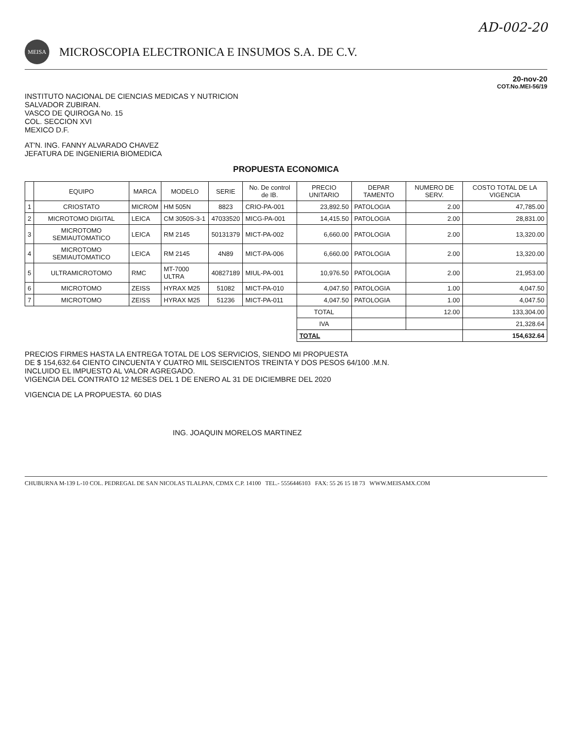AD-002-20
MEISA
MICROSCOPIA ELECTRONICA E INSUMOS S.A. DE C.V.
20-nov-20
COT.No.MEI-56/19
INSTITUTO NACIONAL DE CIENCIAS MEDICAS Y NUTRICION
SALVADOR ZUBIRAN.
VASCO DE QUIROGA No. 15
COL. SECCION XVI
MEXICO D.F.
AT'N. ING. FANNY ALVARADO CHAVEZ
JEFATURA DE INGENIERIA BIOMEDICA
PROPUESTA ECONOMICA
| | EQUIPO | MARCA | MODELO | SERIE | No. De control de IB. | PRECIO UNITARIO | DEPAR TAMENTO | NUMERO DE SERV. | COSTO TOTAL DE LA VIGENCIA |
| --- | --- | --- | --- | --- | --- | --- | --- | --- | --- |
| 1 | CRIOSTATO | MICROM | HM 505N | 8823 | CRIO-PA-001 | 23,892.50 | PATOLOGIA | 2.00 | 47,785.00 |
| 2 | MICROTOMO DIGITAL | LEICA | CM 3050S-3-1 | 47033520 | MICG-PA-001 | 14,415.50 | PATOLOGIA | 2.00 | 28,831.00 |
| 3 | MICROTOMO SEMIAUTOMATICO | LEICA | RM 2145 | 50131379 | MICT-PA-002 | 6,660.00 | PATOLOGIA | 2.00 | 13,320.00 |
| 4 | MICROTOMO SEMIAUTOMATICO | LEICA | RM 2145 | 4N89 | MICT-PA-006 | 6,660.00 | PATOLOGIA | 2.00 | 13,320.00 |
| 5 | ULTRAMICROTOMO | RMC | MT-7000 ULTRA | 40827189 | MIUL-PA-001 | 10,976.50 | PATOLOGIA | 2.00 | 21,953.00 |
| 6 | MICROTOMO | ZEISS | HYRAX M25 | 51082 | MICT-PA-010 | 4,047.50 | PATOLOGIA | 1.00 | 4,047.50 |
| 7 | MICROTOMO | ZEISS | HYRAX M25 | 51236 | MICT-PA-011 | 4,047.50 | PATOLOGIA | 1.00 | 4,047.50 |
| | | | | | | TOTAL | | 12.00 | 133,304.00 |
| | | | | | | IVA | | | 21,328.64 |
| | | | | | | TOTAL | | | 154,632.64 |
PRECIOS FIRMES HASTA LA ENTREGA TOTAL DE LOS SERVICIOS, SIENDO MI PROPUESTA
DE $ 154,632.64 CIENTO CINCUENTA Y CUATRO MIL SEISCIENTOS TREINTA Y DOS PESOS 64/100 .M.N.
INCLUIDO EL IMPUESTO AL VALOR AGREGADO.
VIGENCIA DEL CONTRATO 12 MESES DEL 1 DE ENERO AL 31 DE DICIEMBRE DEL 2020
VIGENCIA DE LA PROPUESTA. 60 DIAS
ING. JOAQUIN MORELOS MARTINEZ
CHUBURNA M-139 L-10 COL. PEDREGAL DE SAN NICOLAS TLALPAN, CDMX C.P. 14100 TEL.- 5556446103 FAX: 55 26 15 18 73 WWW.MEISAMX.COM